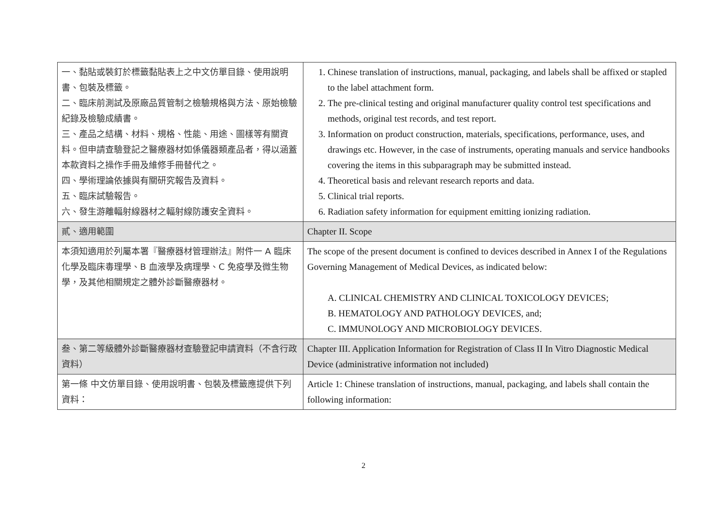| 一、黏貼或裝釘於標籤黏貼表上之中文仿單目錄、使用說明書、包裝及標籤。 二、臨床前測試及原廠品質管制之檢驗規格與方法、原始檢驗紀錄及檢驗成績書。 三、產品之結構、材料、規格、性能、用途、圖樣等有關資料。但申請查驗登記之醫療器材如係儀器類產品者，得以涵蓋本款資料之操作手冊及維修手冊替代之。 四、學術理論依據與有關研究報告及資料。 五、臨床試驗報告。 六、發生游離輻射線器材之輻射線防護安全資料。 | 1. Chinese translation of instructions, manual, packaging, and labels shall be affixed or stapled to the label attachment form. 2. The pre-clinical testing and original manufacturer quality control test specifications and methods, original test records, and test report. 3. Information on product construction, materials, specifications, performance, uses, and drawings etc. However, in the case of instruments, operating manuals and service handbooks covering the items in this subparagraph may be submitted instead. 4. Theoretical basis and relevant research reports and data. 5. Clinical trial reports. 6. Radiation safety information for equipment emitting ionizing radiation. |
| 貳、適用範圍 | Chapter II. Scope |
| 本須知適用於列屬本署『醫療器材管理辦法』附件一 A 臨床化學及臨床毒理學、B 血液學及病理學、C 免疫學及微生物學，及其他相關規定之體外診斷醫療器材。 | The scope of the present document is confined to devices described in Annex I of the Regulations Governing Management of Medical Devices, as indicated below: A. CLINICAL CHEMISTRY AND CLINICAL TOXICOLOGY DEVICES; B. HEMATOLOGY AND PATHOLOGY DEVICES, and; C. IMMUNOLOGY AND MICROBIOLOGY DEVICES. |
| 叁、第二等級體外診斷醫療器材查驗登記申請資料（不含行政資料） | Chapter III. Application Information for Registration of Class II In Vitro Diagnostic Medical Device (administrative information not included) |
| 第一條 中文仿單目錄、使用說明書、包裝及標籤應提供下列資料： | Article 1: Chinese translation of instructions, manual, packaging, and labels shall contain the following information: |
2